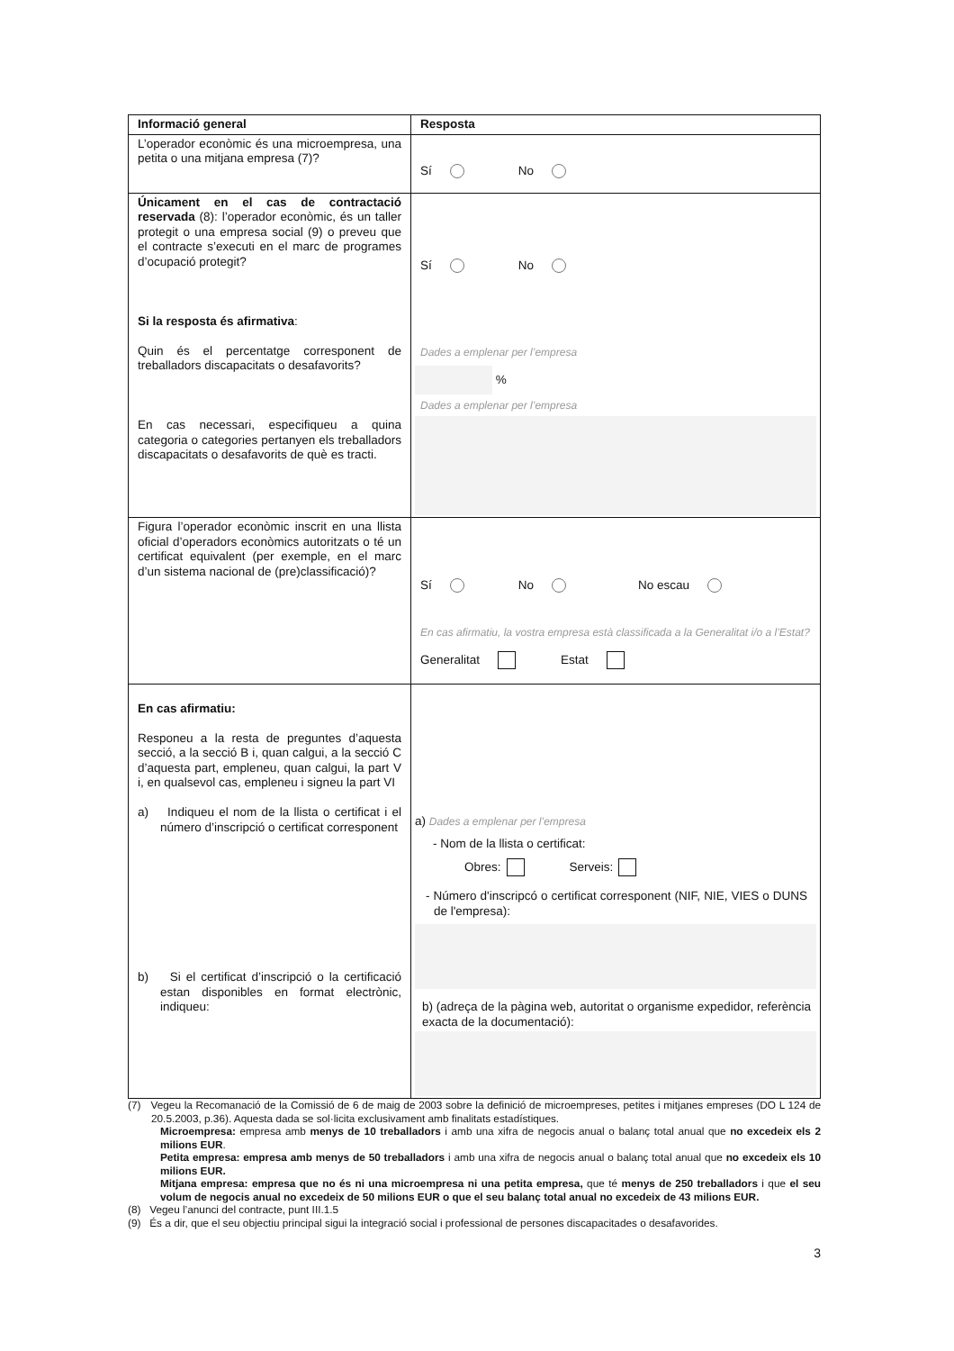| Informació general | Resposta |
| --- | --- |
| L’operador econòmic és una microempresa, una petita o una mitjana empresa (7)? | Sí No |
| Únicament en el cas de contractació reservada (8): l’operador econòmic, és un taller protegit o una empresa social (9) o preveu que el contracte s’executi en el marc de programes d’ocupació protegit? Si la resposta és afirmativa : Quin és el percentatge corresponent de treballadors discapacitats o desafavorits? En cas necessari, especifiqueu a quina categoria o categories pertanyen els treballadors discapacitats o desafavorits de què es tracti. | Sí No Dades a emplenar per l’empresa % Dades a emplenar per l’empresa |
| Figura l’operador econòmic inscrit en una llista oficial d’operadors econòmics autoritzats o té un certificat equivalent (per exemple, en el marc d’un sistema nacional de (pre)classificació)? | Sí No No escau En cas afirmatiu, la vostra empresa està classificada a la Generalitat i/o a l’Estat? Generalitat Estat |
| En cas afirmatiu: Responeu a la resta de preguntes d’aquesta secció, a la secció B i, quan calgui, a la secció C d’aquesta part, empleneu, quan calgui, la part V i, en qualsevol cas, empleneu i signeu la part VI a) Indiqueu el nom de la llista o certificat i el número d’inscripció o certificat corresponent b) Si el certificat d’inscripció o la certificació estan disponibles en format electrònic, indiqueu: | a) Dades a emplenar per l’empresa - Nom de la llista o certificat: Obres: Serveis: - Número d'inscripcó o certificat corresponent (NIF, NIE, VIES o DUNS de l'empresa): b) (adreça de la pàgina web, autoritat o organisme expedidor, referència exacta de la documentació): |
(7) Vegeu la Recomanació de la Comissió de 6 de maig de 2003 sobre la definició de microempreses, petites i mitjanes empreses (DO L 124 de 20.5.2003, p.36). Aquesta dada se sol·licita exclusivament amb finalitats estadístiques.
Microempresa: empresa amb menys de 10 treballadors i amb una xifra de negocis anual o balanç total anual que no excedeix els 2 milions EUR.
Petita empresa: empresa amb menys de 50 treballadors i amb una xifra de negocis anual o balanç total anual que no excedeix els 10 milions EUR.
Mitjana empresa: empresa que no és ni una microempresa ni una petita empresa, que té menys de 250 treballadors i que el seu volum de negocis anual no excedeix de 50 milions EUR o que el seu balanç total anual no excedeix de 43 milions EUR.
(8) Vegeu l’anunci del contracte, punt III.1.5
(9) És a dir, que el seu objectiu principal sigui la integració social i professional de persones discapacitades o desafavorides.
3